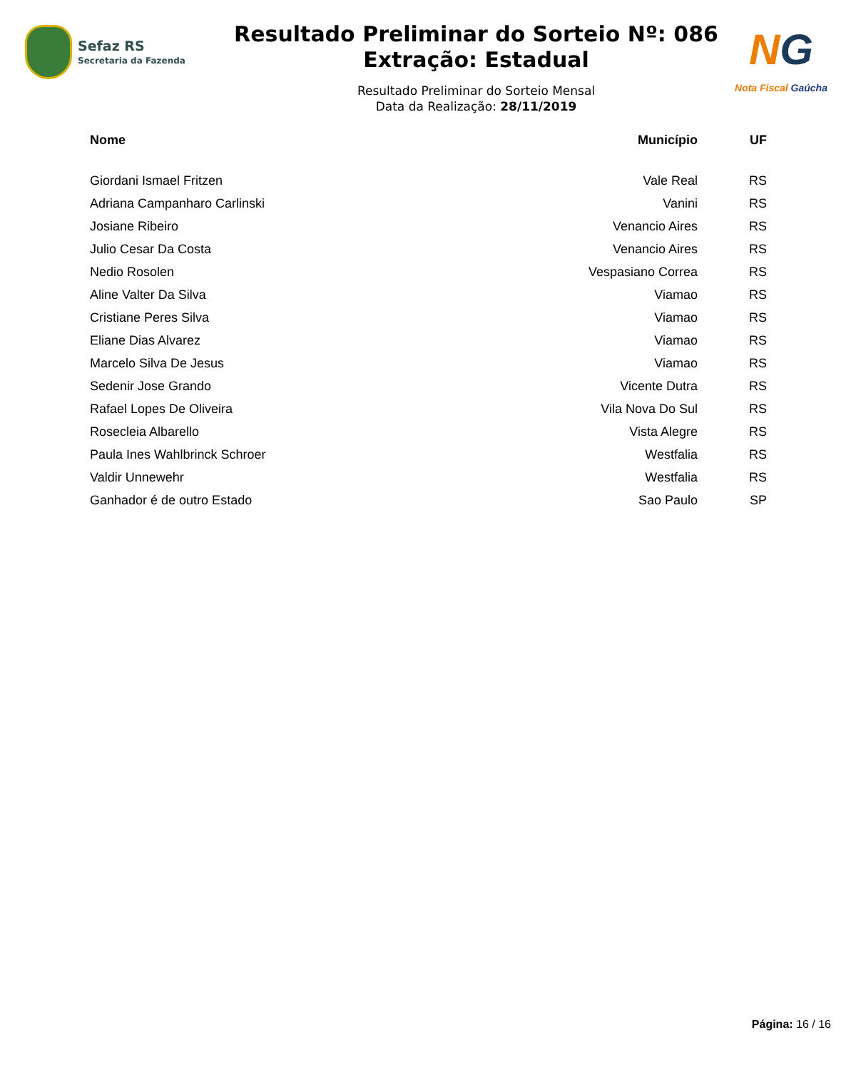Sefaz RS
Secretaria da Fazenda
Resultado Preliminar do Sorteio Nº: 086
Extração: Estadual
Resultado Preliminar do Sorteio Mensal
Data da Realização: 28/11/2019
NG
Nota Fiscal Gaúcha
| Nome | Município | UF |
| --- | --- | --- |
| Giordani Ismael Fritzen | Vale Real | RS |
| Adriana Campanharo Carlinski | Vanini | RS |
| Josiane Ribeiro | Venancio Aires | RS |
| Julio Cesar Da Costa | Venancio Aires | RS |
| Nedio Rosolen | Vespasiano Correa | RS |
| Aline Valter Da Silva | Viamao | RS |
| Cristiane Peres Silva | Viamao | RS |
| Eliane Dias Alvarez | Viamao | RS |
| Marcelo Silva De Jesus | Viamao | RS |
| Sedenir Jose Grando | Vicente Dutra | RS |
| Rafael Lopes De Oliveira | Vila Nova Do Sul | RS |
| Rosecleia Albarello | Vista Alegre | RS |
| Paula Ines Wahlbrinck Schroer | Westfalia | RS |
| Valdir Unnewehr | Westfalia | RS |
| Ganhador é de outro Estado | Sao Paulo | SP |
Página: 16 / 16